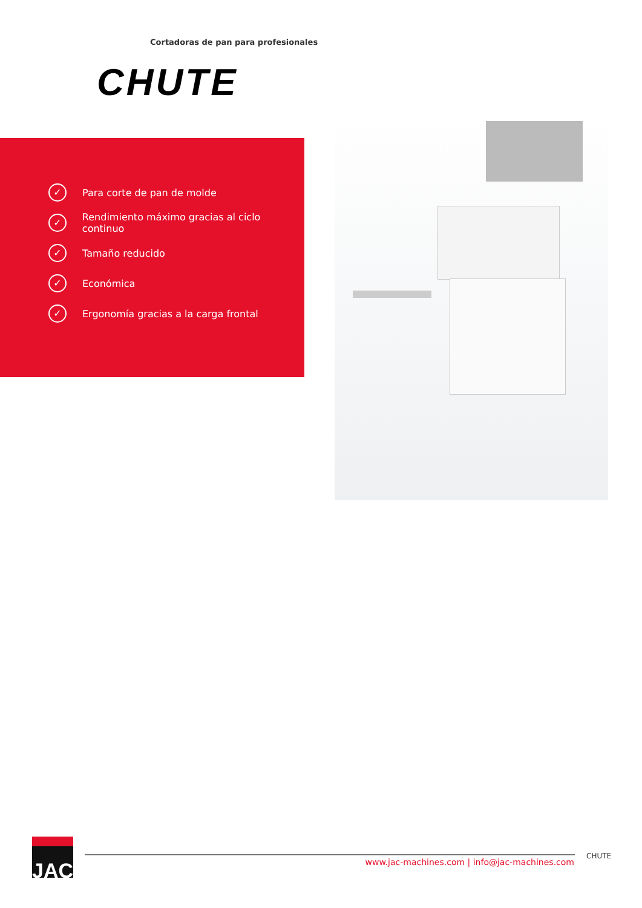Cortadoras de pan para profesionales
CHUTE
✓ Para corte de pan de molde
✓ Rendimiento máximo gracias al ciclo continuo
✓ Tamaño reducido
✓ Económica
✓ Ergonomía gracias a la carga frontal
JAC
www.jac-machines.com | info@jac-machines.com
CHUTE